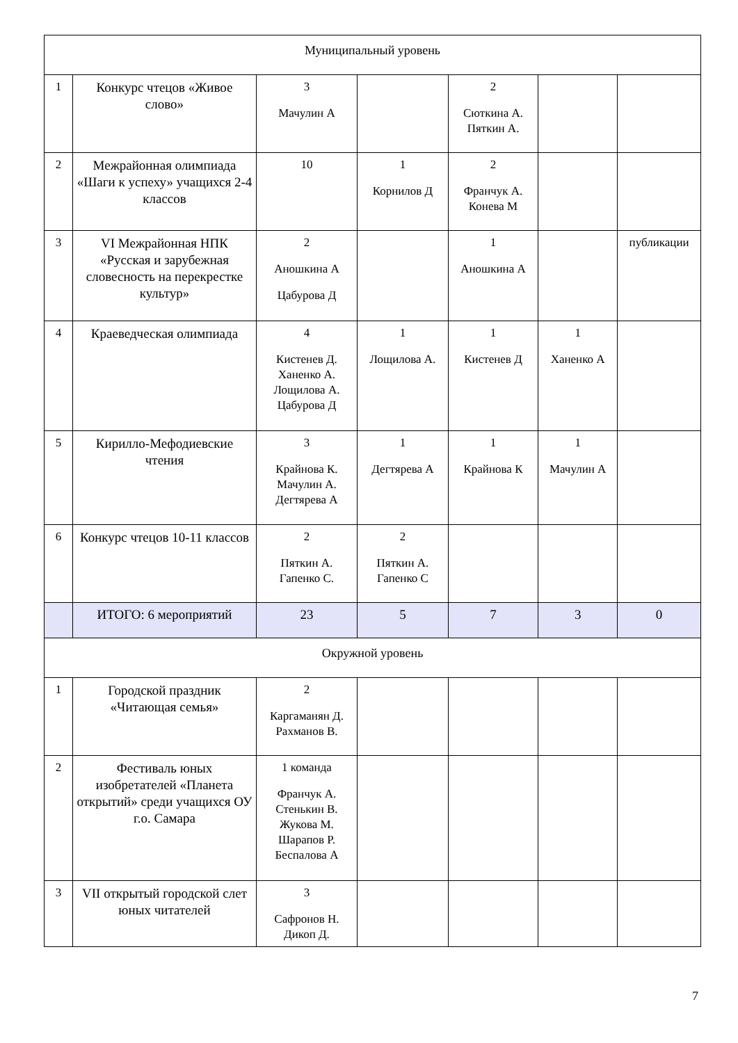| Муниципальный уровень | | | | | | |
| 1 | Конкурс чтецов «Живое слово» | 3 Мачулин А | | 2 Сюткина А. Пяткин А. | | |
| 2 | Межрайонная олимпиада «Шаги к успеху» учащихся 2-4 классов | 10 | 1 Корнилов Д | 2 Франчук А. Конева М | | |
| 3 | VI Межрайонная НПК «Русская и зарубежная словесность на перекрестке культур» | 2 Аношкина А Цабурова Д | | 1 Аношкина А | | публикации |
| 4 | Краеведческая олимпиада | 4 Кистенев Д. Ханенко А. Лощилова А. Цабурова Д | 1 Лощилова А. | 1 Кистенев Д | 1 Ханенко А | |
| 5 | Кирилло-Мефодиевские чтения | 3 Крайнова К. Мачулин А. Дегтярева А | 1 Дегтярева А | 1 Крайнова К | 1 Мачулин А | |
| 6 | Конкурс чтецов 10-11 классов | 2 Пяткин А. Гапенко С. | 2 Пяткин А. Гапенко С | | | |
| | ИТОГО: 6 мероприятий | 23 | 5 | 7 | 3 | 0 |
| Окружной уровень | | | | | | |
| 1 | Городской праздник «Читающая семья» | 2 Каргаманян Д. Рахманов В. | | | | |
| 2 | Фестиваль юных изобретателей «Планета открытий» среди учащихся ОУ г.о. Самара | 1 команда Франчук А. Стенькин В. Жукова М. Шарапов Р. Беспалова А | | | | |
| 3 | VII открытый городской слет юных читателей | 3 Сафронов Н. Дикоп Д. | | | | |
7